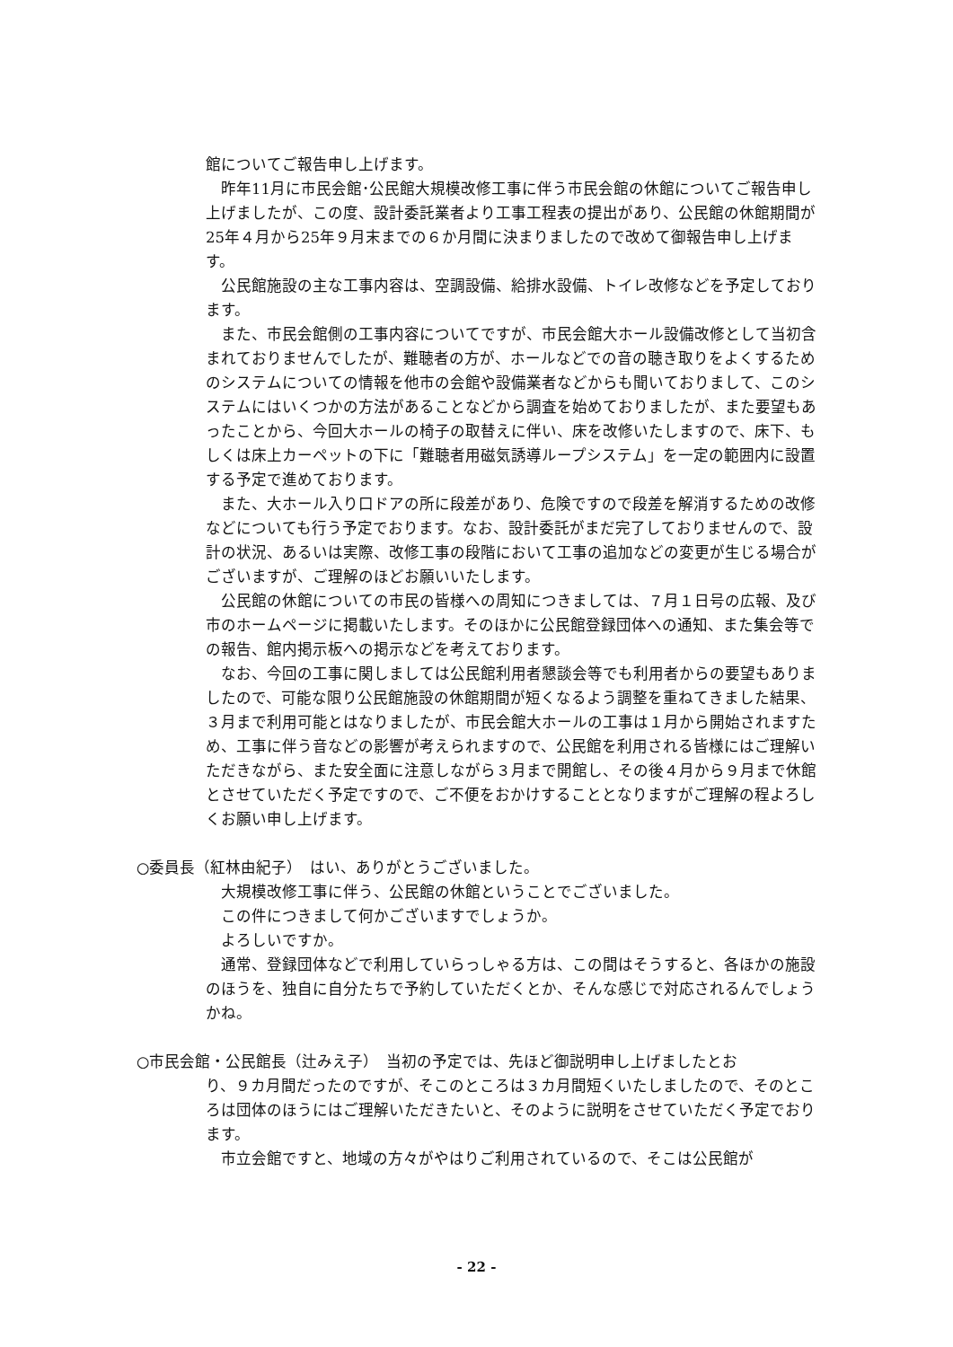館についてご報告申し上げます。
　昨年11月に市民会館･公民館大規模改修工事に伴う市民会館の休館についてご報告申し上げましたが、この度、設計委託業者より工事工程表の提出があり、公民館の休館期間が25年４月から25年９月末までの６か月間に決まりましたので改めて御報告申し上げます。
　公民館施設の主な工事内容は、空調設備、給排水設備、トイレ改修などを予定しております。
　また、市民会館側の工事内容についてですが、市民会館大ホール設備改修として当初含まれておりませんでしたが、難聴者の方が、ホールなどでの音の聴き取りをよくするためのシステムについての情報を他市の会館や設備業者などからも聞いておりまして、このシステムにはいくつかの方法があることなどから調査を始めておりましたが、また要望もあったことから、今回大ホールの椅子の取替えに伴い、床を改修いたしますので、床下、もしくは床上カーペットの下に「難聴者用磁気誘導ループシステム」を一定の範囲内に設置する予定で進めております。
　また、大ホール入り口ドアの所に段差があり、危険ですので段差を解消するための改修などについても行う予定でおります。なお、設計委託がまだ完了しておりませんので、設計の状況、あるいは実際、改修工事の段階において工事の追加などの変更が生じる場合がございますが、ご理解のほどお願いいたします。
　公民館の休館についての市民の皆様への周知につきましては、７月１日号の広報、及び市のホームページに掲載いたします。そのほかに公民館登録団体への通知、また集会等での報告、館内掲示板への掲示などを考えております。
　なお、今回の工事に関しましては公民館利用者懇談会等でも利用者からの要望もありましたので、可能な限り公民館施設の休館期間が短くなるよう調整を重ねてきました結果、３月まで利用可能とはなりましたが、市民会館大ホールの工事は１月から開始されますため、工事に伴う音などの影響が考えられますので、公民館を利用される皆様にはご理解いただきながら、また安全面に注意しながら３月まで開館し、その後４月から９月まで休館とさせていただく予定ですので、ご不便をおかけすることとなりますがご理解の程よろしくお願い申し上げます。
○委員長（紅林由紀子）　はい、ありがとうございました。
　大規模改修工事に伴う、公民館の休館ということでございました。
　この件につきまして何かございますでしょうか。
　よろしいですか。
　通常、登録団体などで利用していらっしゃる方は、この間はそうすると、各ほかの施設のほうを、独自に自分たちで予約していただくとか、そんな感じで対応されるんでしょうかね。
○市民会館・公民館長（辻みえ子）　当初の予定では、先ほど御説明申し上げましたとお
り、９カ月間だったのですが、そこのところは３カ月間短くいたしましたので、そのところは団体のほうにはご理解いただきたいと、そのように説明をさせていただく予定でおります。
　市立会館ですと、地域の方々がやはりご利用されているので、そこは公民館が
- 22 -